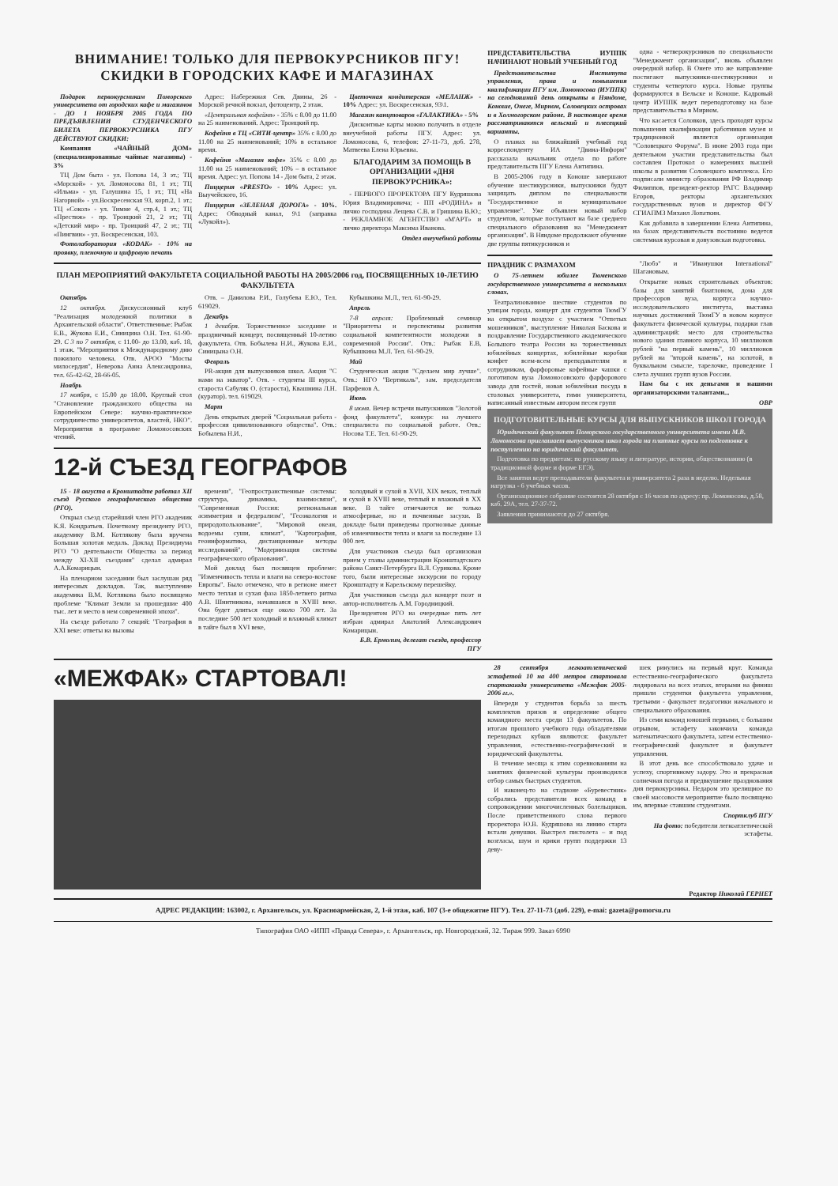ВНИМАНИЕ! ТОЛЬКО ДЛЯ ПЕРВОКУРСНИКОВ ПГУ!
СКИДКИ В ГОРОДСКИХ КАФЕ И МАГАЗИНАХ
Подарок первокурсникам Поморского университета от городских кафе и магазинов - ДО 1 НОЯБРЯ 2005 ГОДА ПО ПРЕДЪЯВЛЕНИИ СТУДЕНЧЕСКОГО БИЛЕТА ПЕРВОКУРСНИКА ПГУ ДЕЙСТВУЮТ СКИДКИ:
Компания «ЧАЙНЫЙ ДОМ» (специализированные чайные магазины) - 3%
ТЦ Дом быта - ул. Попова 14, 3 эт.; ТЦ «Морской» - ул. Ломоносова 81, 1 эт.; ТЦ «Ильма» - ул. Галушина 15, 1 эт.; ТЦ «На Нагорной» - ул.Воскресенская 93, корп.2, 1 эт.; ТЦ «Сокол» - ул. Тимме 4, стр.4, 1 эт.; ТЦ «Престиж» - пр. Троицкий 21, 2 эт.; ТЦ «Детский мир» - пр. Троицкий 47, 2 эт.; ТЦ «Пингвин» - ул. Воскресенская, 103.
Фотолаборатория «KODAK» - 10% на проявку, пленочную и цифровую печать
Адрес: Набережная Сев. Двины, 26 - Морской речной вокзал, фотоцентр, 2 этаж.
«Центральная кофейня» - 35% с 8.00 до 11.00 на 25 наименований. Адрес: Троицкий пр.
Кофейня в ТЦ «СИТИ-центр» 35% с 8.00 до 11.00 на 25 наименований; 10% в остальное время.
Кофейня «Магазин кофе» 35% с 8.00 до 11.00 на 25 наименований; 10% – в остальное время. Адрес: ул. Попова 14 - Дом быта, 2 этаж.
Пиццерия «PRESTO» - 10% Адрес: ул. Выучейского, 16.
Пиццерия «ЗЕЛЕНАЯ ДОРОГА» - 10%. Адрес: Обводный канал, 9\1 (заправка «Лукойл»).
Цветочная кондитерская «МЕЛАНЖ» - 10% Адрес: ул. Воскресенская, 93\1.
Магазин канцтоваров «ГАЛАКТИКА» - 5%
Дисконтные карты можно получить в отделе внеучебной работы ПГУ. Адрес: ул. Ломоносова, 6, телефон: 27-11-73, доб. 278, Матвеева Елена Юрьевна.
БЛАГОДАРИМ ЗА ПОМОЩЬ В ОРГАНИЗАЦИИ «ДНЯ ПЕРВОКУРСНИКА»:
- ПЕРВОГО ПРОРЕКТОРА ПГУ Кудряшова Юрия Владимировича; - ПП «РОДИНА» и лично господина Лещева С.В. и Гришина В.Ю.; - РЕКЛАМНОЕ АГЕНТСТВО «М'АРТ» и лично директора Максима Иванова.
Отдел внеучебной работы
ПЛАН МЕРОПРИЯТИЙ ФАКУЛЬТЕТА СОЦИАЛЬНОЙ РАБОТЫ НА 2005/2006 год, ПОСВЯЩЕННЫХ 10-ЛЕТИЮ ФАКУЛЬТЕТА
Октябрь
12 октября. Дискуссионный клуб "Реализация молодежной политики в Архангельской области". Ответственные: Рыбак Е.В., Жукова Е.И., Синицина О.Н. Тел. 61-90-29. С 3 по 7 октября, с 11.00- до 13.00, каб. 18, 1 этаж. "Мероприятия к Международному дню пожилого человека. Отв. АРОО "Мосты милосердия", Неверова Анна Александровна, тел. 65-42-62, 28-66-05.
Ноябрь
17 ноября, с 15.00 до 18.00. Круглый стол "Становление гражданского общества на Европейском Севере: научно-практическое сотрудничество университетов, властей, НКО". Мероприятия в программе Ломоносовских чтений.
Отв. – Данилова Р.И., Голубева Е.Ю., Тел. 619029.
Декабрь
1 декабря. Торжественное заседание и праздничный концерт, посвященный 10-летию факультета. Отв. Бобылева Н.И., Жукова Е.И., Синицына О.Н.
Февраль
PR-акция для выпускников школ. Акция "С нами на экватор". Отв. - студенты III курса, староста Сабуляк О. (староста), Квашнина Л.Н. (куратор). тел. 619029.
Март
День открытых дверей "Социальная работа - профессия цивилизованного общества". Отв.: Бобылева Н.И.,
Кубышкина М.Л., тел. 61-90-29.
Апрель
7-8 апреля: Проблемный семинар "Приоритеты и перспективы развития социальной компетентности молодежи в современной России". Отв.: Рыбак Е.В, Кубышкина М.Л. Тел. 61-90-29.
Май
Студенческая акция "Сделаем мир лучше". Отв.: НГО "Вертикаль", зам. председателя Парфенов А.
Июнь
8 июня. Вечер встречи выпускников "Золотой фонд факультета", конкурс на лучшего специалиста по социальной работе. Отв.: Носова Т.Е. Тел. 61-90-29.
12-й СЪЕЗД ГЕОГРАФОВ
15 - 18 августа в Кронштадте работал XII съезд Русского географического общества (РГО).
Открыл съезд старейший член РГО академик К.Я. Кондратьев. Почетному президенту РГО, академику В.М. Котлякову была вручена Большая золотая медаль. Доклад Президиума РГО "О деятельности Общества за период между XI-XII съездами" сделал адмирал А.А.Комарицын.
На пленарном заседании был заслушан ряд интересных докладов. Так, выступление академика В.М. Котлякова было посвящено проблеме "Климат Земли за прошедшие 400 тыс. лет и место в нем современной эпохи".
На съезде работало 7 секций: "География в XXI веке: ответы на вызовы
времени", "Геопространственные системы: структура, динамика, взаимосвязи", "Современная Россия: региональная асимметрия и федерализм", "Геоэкология и природопользование", "Мировой океан, водоемы суши, климат", "Картография, геоинформатика, дистанционные методы исследований", "Модернизация системы географического образования".
Мой доклад был посвящен проблеме: "Изменчивость тепла и влаги на северо-востоке Европы". Было отмечено, что в регионе имеет место теплая и сухая фаза 1850-летнего ритма А.В. Шнитникова, начавшаяся в XVIII веке. Она будет длиться еще около 700 лет. За последние 500 лет холодный и влажный климат в тайге был в XVI веке,
холодный и сухой в XVII, XIX веках, теплый и сухой в XVIII веке, теплый и влажный в XX веке. В тайге отмечаются не только атмосферные, но и почвенные засухи. В докладе были приведены прогнозные данные об изменчивости тепла и влаги за последние 13 000 лет.
Для участников съезда был организован прием у главы администрации Кронштадтского района Санкт-Петербурга В.Л. Сурикова. Кроме того, были интересные экскурсии по городу Кронштадту и Карельскому перешейку.
Для участников съезда дал концерт поэт и автор-исполнитель А.М. Городницкий.
Президентом РГО на очередные пять лет избран адмирал Анатолий Александрович Комарицын.
Б.В. Ермолин, делегат съезда, профессор ПГУ
ПРЕДСТАВИТЕЛЬСТВА ИУППК НАЧИНАЮТ НОВЫЙ УЧЕБНЫЙ ГОД
Представительства Института управления, права и повышения квалификации ПГУ им. Ломоносова (ИУППК) на сегодняшний день открыты в Няндоме, Коноше, Онеге, Мирном, Соловецких островах и в Холмогорском районе. В настоящее время рассматриваются вельский и плесецкий варианты.
О планах на ближайший учебный год корреспонденту ИА "Двина-Информ" рассказала начальник отдела по работе представительств ПГУ Елена Антипина.
В 2005-2006 году в Коноше завершают обучение шестикурсники, выпускники будут защищать диплом по специальности "Государственное и муниципальное управление". Уже объявлен новый набор студентов, которые поступают на базе среднего специального образования на "Менеджмент организации". В Няндоме продолжают обучение две группы пятикурсников и
одна - четверокурсников по специальности "Менеджмент организации", вновь объявлен очередной набор. В Онеге это же направление постигают выпускники-шестикурсники и студенты четвертого курса. Новые группы формируются в Вельске и Коноше. Кадровый центр ИУППК ведет переподготовку на базе представительства в Мирном.
Что касается Соловков, здесь проходят курсы повышения квалификации работников музея и традиционной является организация "Соловецкого Форума". В июне 2003 года при деятельном участии представительства был составлен Протокол о намерениях высшей школы в развитии Соловецкого комплекса. Его подписали министр образования РФ Владимир Филиппов, президент-ректор РАГС Владимир Егоров, ректоры архангельских государственных вузов и директор ФГУ СГИАПМЗ Михаил Лопаткин.
Как добавила в завершении Елена Антипина, на базах представительств постоянно ведется системная курсовая и довузовская подготовка.
ПРАЗДНИК С РАЗМАХОМ
О 75-летнем юбилее Тюменского государственного университета в нескольких словах.
Театрализованное шествие студентов по улицам города, концерт для студентов ТюмГУ на открытом воздухе с участием "Отпетых мошенников", выступление Николая Баскова и поздравление Государственного академического Большого театра России на торжественных юбилейных концертах, юбилейные коробки конфет всем-всем преподавателям и сотрудникам, фарфоровые кофейные чашки с логотипом вуза Ломоносовского фарфорового завода для гостей, новая юбилейная посуда в столовых университета, гимн университета, написанный известным автором песен групп
"Любэ" и "Иванушки International" Шагановым.
Открытие новых строительных объектов: базы для занятий биатлоном, дома для профессоров вуза, корпуса научно-исследовательского института, выставка научных достижений ТюмГУ в новом корпусе факультета физической культуры, подарки глав администраций: место для строительства нового здания главного корпуса, 10 миллионов рублей "на первый камень", 10 миллионов рублей на "второй камень", на золотой, в буквальном смысле, тарелочке, проведение I слета лучших групп вузов России.
Нам бы с их деньгами и нашими организаторскими талантами...
ОВР
ПОДГОТОВИТЕЛЬНЫЕ КУРСЫ ДЛЯ ВЫПУСКНИКОВ ШКОЛ ГОРОДА
Юридический факультет Поморского государственного университета имени М.В. Ломоносова приглашает выпускников школ города на платные курсы по подготовке к поступлению на юридический факультет.
Подготовка по предметам: по русскому языку и литературе, истории, обществознанию (в традиционной форме и форме ЕГЭ).
Все занятия ведут преподаватели факультета и университета 2 раза в неделю. Недельная нагрузка - 6 учебных часов.
Организационное собрание состоится 28 октября с 16 часов по адресу: пр. Ломоносова, д.58, каб. 29А, тел. 27-37-72.
Заявления принимаются до 27 октября.
«МЕЖФАК» СТАРТОВАЛ!
28 сентября легкоатлетической эстафетой 10 на 400 метров стартовала спартакиада университета «Межфак 2005-2006 гг.».
Впереди у студентов борьба за шесть комплектов призов и определение общего командного места среди 13 факультетов. По итогам прошлого учебного года обладателями переходных кубков являются: факультет управления, естественно-географический и юридический факультеты.
В течение месяца к этим соревнованиям на занятиях физической культуры производился отбор самых быстрых студентов.
И наконец-то на стадионе «Буревестник» собрались представители всех команд в сопровождении многочисленных болельщиков. После приветственного слова первого проректора Ю.В. Кудряшова на линию старта встали девушки. Выстрел пистолета – и под возгласы, шум и крики групп поддержки 13 деву-
шек ринулись на первый круг. Команда естественно-географического факультета лидировала на всех этапах, вторыми на финиш пришли студентки факультета управления, третьими - факультет педагогики начального и специального образования.
Из семи команд юношей первыми, с большим отрывом, эстафету закончила команда математического факультета, затем естественно-географический факультет и факультет управления.
В этот день все способствовало удаче и успеху, спортивному задору. Это и прекрасная солнечная погода и предвкушение празднования дня первокурсника. Недаром это зрелищное по своей массовости мероприятие было посвящено им, впервые ставшим студентами.
Спортклуб ПГУ
На фото: победители легкоатлетической эстафеты.
Редактор Николай ГЕРНЕТ
АДРЕС РЕДАКЦИИ: 163002, г. Архангельск, ул. Красноармейская, 2, 1-й этаж, каб. 107 (3-е общежитие ПГУ). Тел. 27-11-73 (доб. 229), e-mai: gazeta@pomorsu.ru
Типография ОАО «ИПП «Правда Севера», г. Архангельск, пр. Новгородский, 32. Тираж 999. Заказ 6990